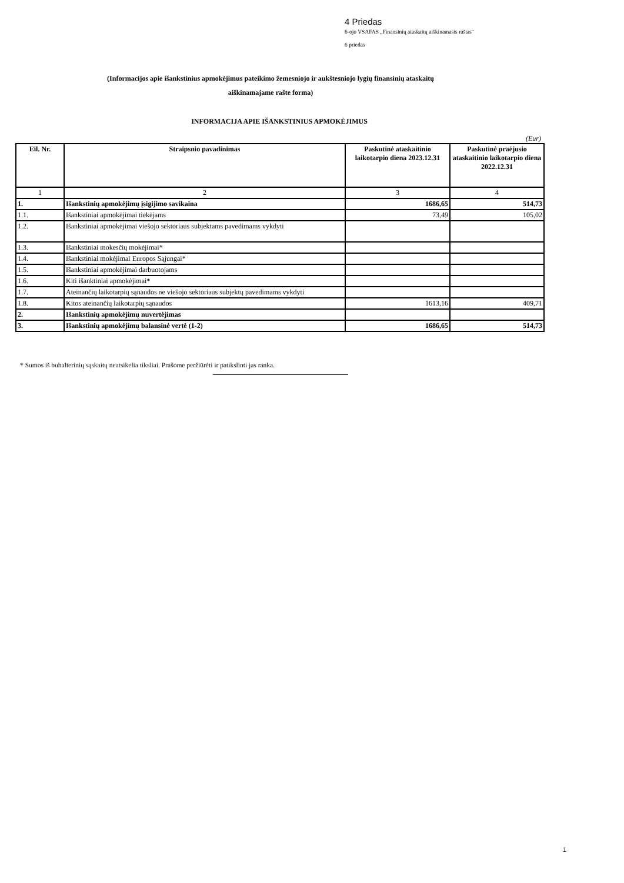4 Priedas
6-ojo VSAFAS „Finansinių ataskaitų aiškinamasis raštas“
6 priedas
(Informacijos apie išankstinius apmokėjimus pateikimo žemesniojo ir aukštesniojo lygių finansinių ataskaitų
aiškinamajame rašte forma)
INFORMACIJA APIE IŠANKSTINIUS APMOKĖJIMUS
(Eur)
| Eil. Nr. | Straipsnio pavadinimas | Paskutinė ataskaitinio laikotarpio diena 2023.12.31 | Paskutinė praėjusio ataskaitinio laikotarpio diena 2022.12.31 |
| --- | --- | --- | --- |
| 1 | 2 | 3 | 4 |
| 1. | Išankstinių apmokėjimų įsigijimo savikaina | 1686,65 | 514,73 |
| 1.1. | Išankstiniai apmokėjimai tiekėjams | 73,49 | 105,02 |
| 1.2. | Išankstiniai apmokėjimai viešojo sektoriaus subjektams pavedimams vykdyti | | |
| 1.3. | Išankstiniai mokesčių mokėjimai* | | |
| 1.4. | Išankstiniai mokėjimai Europos Sąjungai* | | |
| 1.5. | Išankstiniai apmokėjimai darbuotojams | | |
| 1.6. | Kiti išanktiniai apmokėjimai* | | |
| 1.7. | Ateinančių laikotarpių sąnaudos ne viešojo sektoriaus subjektų pavedimams vykdyti | | |
| 1.8. | Kitos ateinančių laikotarpių sąnaudos | 1613,16 | 409,71 |
| 2. | Išankstinių apmokėjimų nuvertėjimas | | |
| 3. | Išankstinių apmokėjimų balansinė vertė (1-2) | 1686,65 | 514,73 |
* Sumos iš buhalterinių sąskaitų neatsikelia tiksliai. Prašome peržiūrėti ir patikslinti jas ranka.
1